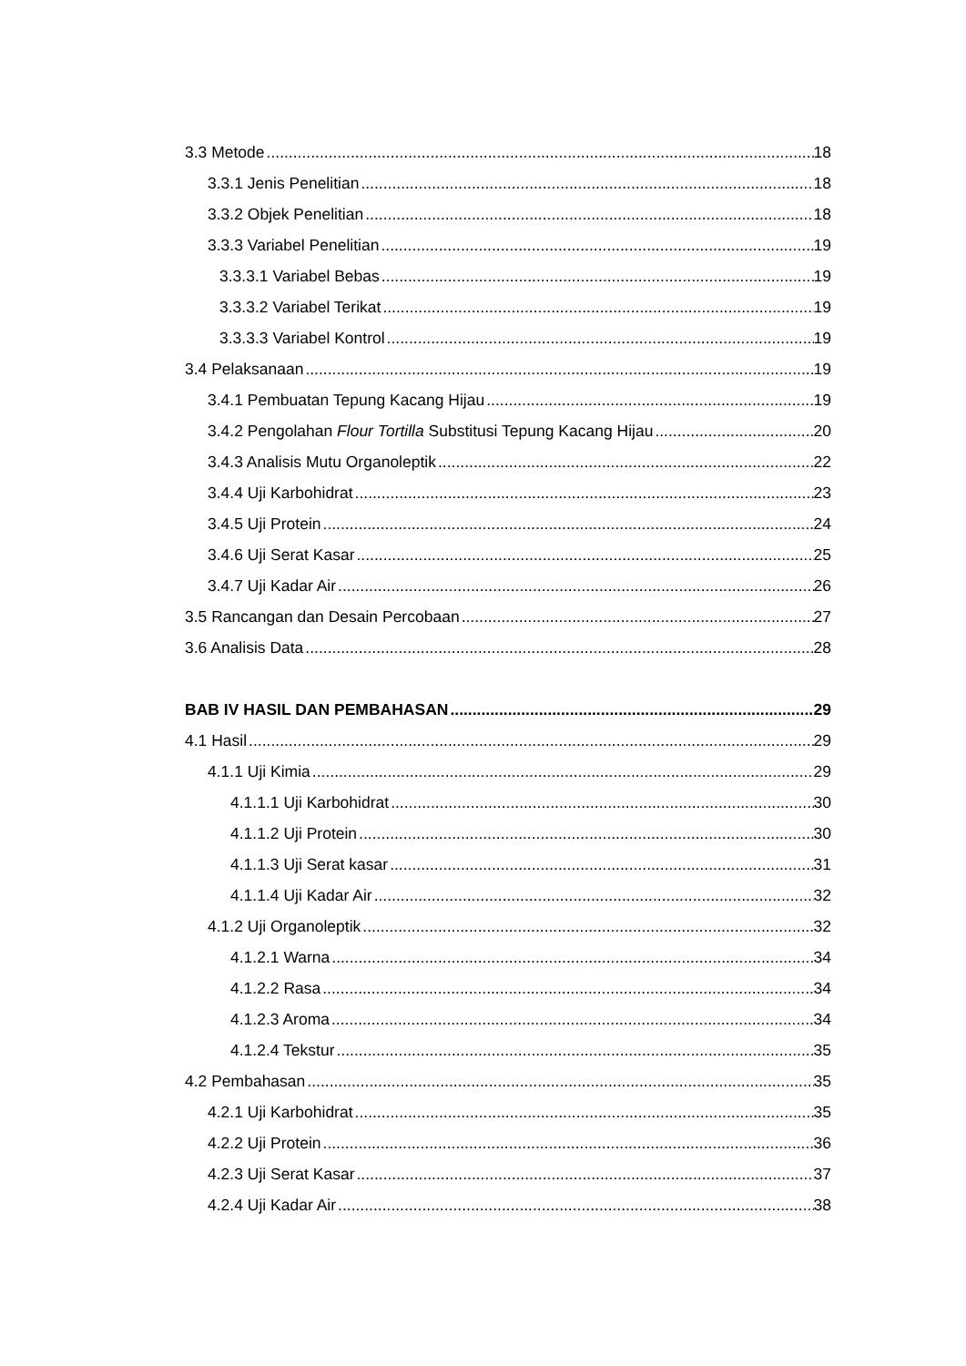3.3 Metode 18
3.3.1 Jenis Penelitian 18
3.3.2 Objek Penelitian 18
3.3.3 Variabel Penelitian 19
3.3.3.1 Variabel Bebas 19
3.3.3.2 Variabel Terikat 19
3.3.3.3 Variabel Kontrol 19
3.4 Pelaksanaan 19
3.4.1 Pembuatan Tepung Kacang Hijau 19
3.4.2 Pengolahan Flour Tortilla Substitusi Tepung Kacang Hijau 20
3.4.3 Analisis Mutu Organoleptik 22
3.4.4 Uji Karbohidrat 23
3.4.5 Uji Protein 24
3.4.6 Uji Serat Kasar 25
3.4.7 Uji Kadar Air 26
3.5 Rancangan dan Desain Percobaan 27
3.6 Analisis Data 28
BAB IV HASIL DAN PEMBAHASAN 29
4.1 Hasil 29
4.1.1 Uji Kimia 29
4.1.1.1 Uji Karbohidrat 30
4.1.1.2 Uji Protein 30
4.1.1.3 Uji Serat kasar 31
4.1.1.4 Uji Kadar Air 32
4.1.2 Uji Organoleptik 32
4.1.2.1 Warna 34
4.1.2.2 Rasa 34
4.1.2.3 Aroma 34
4.1.2.4 Tekstur 35
4.2 Pembahasan 35
4.2.1 Uji Karbohidrat 35
4.2.2 Uji Protein 36
4.2.3 Uji Serat Kasar 37
4.2.4 Uji Kadar Air 38